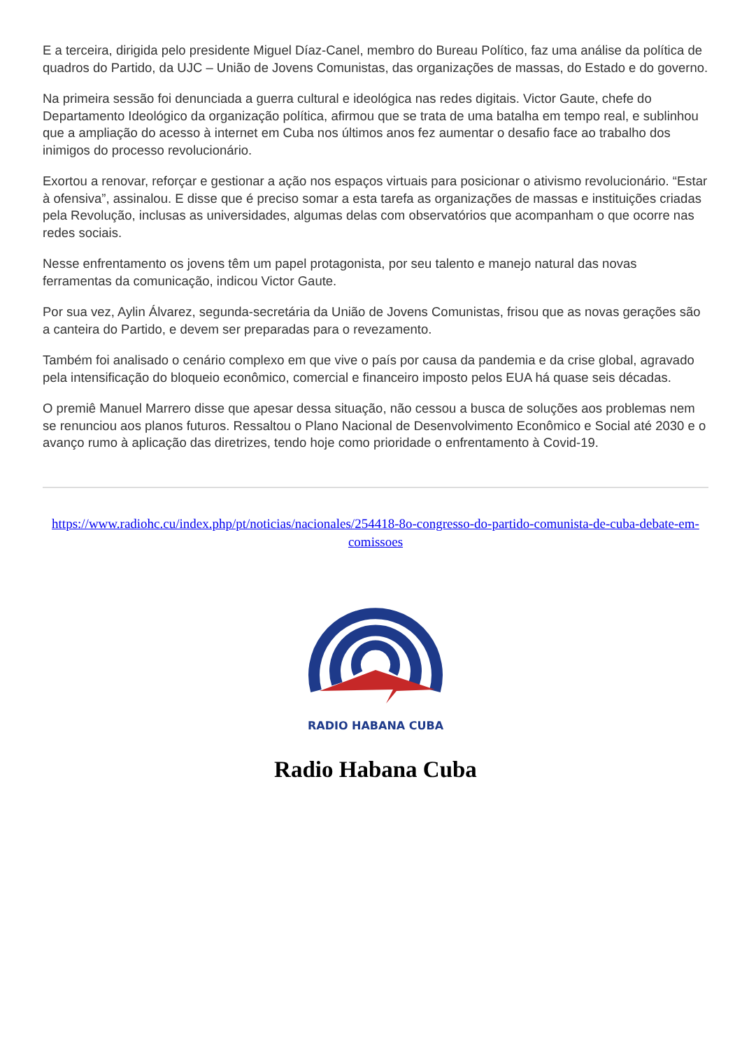E a terceira, dirigida pelo presidente Miguel Díaz-Canel, membro do Bureau Político, faz uma análise da política de quadros do Partido, da UJC – União de Jovens Comunistas, das organizações de massas, do Estado e do governo.
Na primeira sessão foi denunciada a guerra cultural e ideológica nas redes digitais. Victor Gaute, chefe do Departamento Ideológico da organização política, afirmou que se trata de uma batalha em tempo real, e sublinhou que a ampliação do acesso à internet em Cuba nos últimos anos fez aumentar o desafio face ao trabalho dos inimigos do processo revolucionário.
Exortou a renovar, reforçar e gestionar a ação nos espaços virtuais para posicionar o ativismo revolucionário. “Estar à ofensiva”, assinalou. E disse que é preciso somar a esta tarefa as organizações de massas e instituições criadas pela Revolução, inclusas as universidades, algumas delas com observatórios que acompanham o que ocorre nas redes sociais.
Nesse enfrentamento os jovens têm um papel protagonista, por seu talento e manejo natural das novas ferramentas da comunicação, indicou Victor Gaute.
Por sua vez, Aylin Álvarez, segunda-secretária da União de Jovens Comunistas, frisou que as novas gerações são a canteira do Partido, e devem ser preparadas para o revezamento.
Também foi analisado o cenário complexo em que vive o país por causa da pandemia e da crise global, agravado pela intensificação do bloqueio econômico, comercial e financeiro imposto pelos EUA há quase seis décadas.
O premiê Manuel Marrero disse que apesar dessa situação, não cessou a busca de soluções aos problemas nem se renunciou aos planos futuros. Ressaltou o Plano Nacional de Desenvolvimento Econômico e Social até 2030 e o avanço rumo à aplicação das diretrizes, tendo hoje como prioridade o enfrentamento à Covid-19.
https://www.radiohc.cu/index.php/pt/noticias/nacionales/254418-8o-congresso-do-partido-comunista-de-cuba-debate-em-comissoes
RADIO HABANA CUBA
Radio Habana Cuba